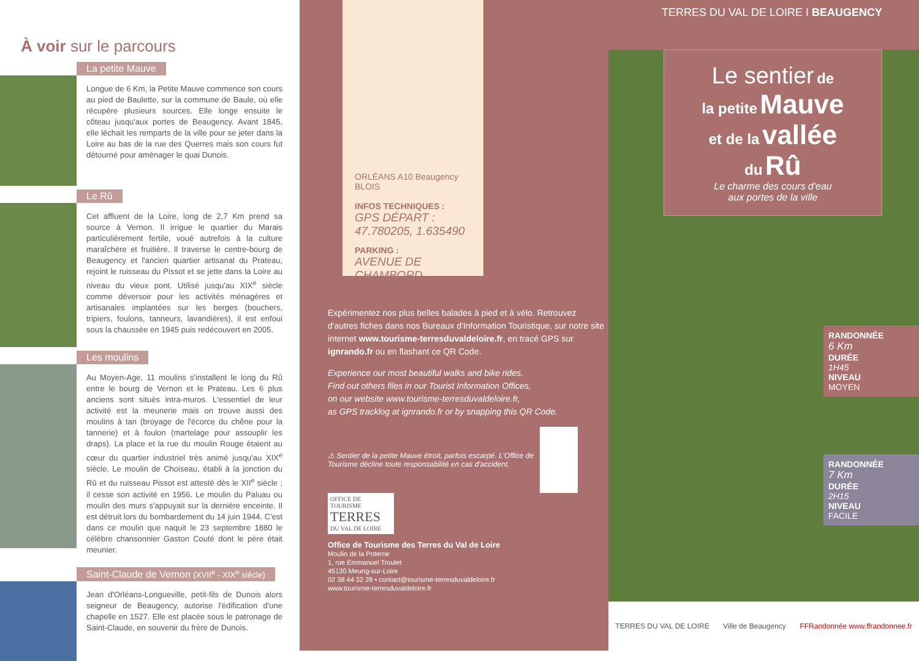À voir sur le parcours
La petite Mauve
Longue de 6 Km, la Petite Mauve commence son cours au pied de Baulette, sur la commune de Baule, où elle récupère plusieurs sources. Elle longe ensuite le côteau jusqu'aux portes de Beaugency. Avant 1845, elle léchait les remparts de la ville pour se jeter dans la Loire au bas de la rue des Querres mais son cours fut détourné pour aménager le quai Dunois.
Le Rû
Cet affluent de la Loire, long de 2,7 Km prend sa source à Vernon. Il irrigue le quartier du Marais particulièrement fertile, voué autrefois à la culture maraîchère et fruitière. Il traverse le centre-bourg de Beaugency et l'ancien quartier artisanal du Prateau, rejoint le ruisseau du Pissot et se jette dans la Loire au niveau du vieux pont. Utilisé jusqu'au XIX<sup>e</sup> siècle comme déversoir pour les activités ménagères et artisanales implantées sur les berges (bouchers, tripiers, foulons, tanneurs, lavandières), il est enfoui sous la chaussée en 1945 puis redécouvert en 2005.
Les moulins
Au Moyen-Age, 11 moulins s'installent le long du Rû entre le bourg de Vernon et le Prateau. Les 6 plus anciens sont situés intra-muros. L'essentiel de leur activité est la meunerie mais on trouve aussi des moulins à tan (broyage de l'écorce du chêne pour la tannerie) et à foulon (martelage pour assouplir les draps). La place et la rue du moulin Rouge étaient au cœur du quartier industriel très animé jusqu'au XIX<sup>e</sup> siècle. Le moulin de Choiseau, établi à la jonction du Rû et du ruisseau Pissot est attesté dès le XII<sup>e</sup> siècle ; il cesse son activité en 1956. Le moulin du Paluau ou moulin des murs s'appuyait sur la dernière enceinte. Il est détruit lors du bombardement du 14 juin 1944. C'est dans ce moulin que naquit le 23 septembre 1880 le célèbre chansonnier Gaston Couté dont le père était meunier.
Saint-Claude de Vernon (XVII<sup>e</sup> - XIX<sup>e</sup> siècle)
Jean d'Orléans-Longueville, petit-fils de Dunois alors seigneur de Beaugency, autorise l'édification d'une chapelle en 1527. Elle est placée sous le patronage de Saint-Claude, en souvenir du frère de Dunois.
ORLÉANS A10 Beaugency BLOIS
INFOS TECHNIQUES :
GPS DÉPART : 47.780205, 1.635490
PARKING :
AVENUE DE CHAMBORD
Expérimentez nos plus belles balades à pied et à vélo. Retrouvez d'autres fiches dans nos Bureaux d'Information Touristique, sur notre site internet www.tourisme-terresduvaldeloire.fr, en tracé GPS sur ignrando.fr ou en flashant ce QR Code.
Experience our most beautiful walks and bike rides.
Find out others files in our Tourist Information Offices,
on our website www.tourisme-terresduvaldeloire.fr,
as GPS tracklog at ignrando.fr or by snapping this QR Code.
⚠ Sentier de la petite Mauve étroit, parfois escarpé. L'Office de Tourisme décline toute responsabilité en cas d'accident.
OFFICE DE TOURISME
TERRES
DU VAL DE LOIRE
Office de Tourisme des Terres du Val de Loire
Moulin de la Poterne
1, rue Emmanuel Troulet
45130 Meung-sur-Loire
02 38 44 32 28 • contact@tourisme-terresduvaldeloire.fr
www.tourisme-terresduvaldeloire.fr
TERRES DU VAL DE LOIRE I BEAUGENCY
Le sentier de
la petite Mauve
et de la vallée
du Rû
Le charme des cours d'eau
aux portes de la ville
RANDONNÉE
6 Km
DURÉE
1H45
NIVEAU
MOYEN
RANDONNÉE
7 Km
DURÉE
2H15
NIVEAU
FACILE
TERRES DU VAL DE LOIRE Ville de Beaugency FFRandonnée www.ffrandonnee.fr